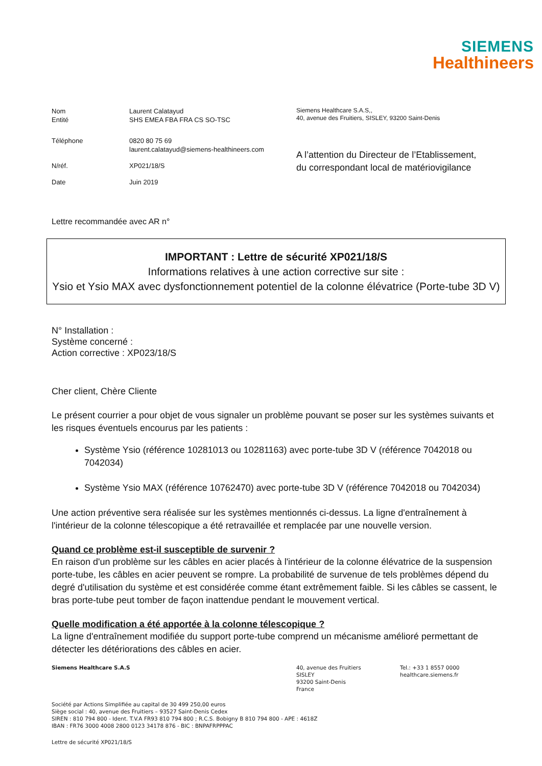SIEMENS
Healthineers
| Nom | Laurent Calatayud |
| Entité | SHS EMEA FBA FRA CS SO-TSC |
| Téléphone | 0820 80 75 69 laurent.calatayud@siemens-healthineers.com |
| N/réf. | XP021/18/S |
| Date | Juin 2019 |
Siemens Healthcare S.A.S,,
40, avenue des Fruitiers, SISLEY, 93200 Saint-Denis
A l’attention du Directeur de l’Etablissement,
du correspondant local de matériovigilance
Lettre recommandée avec AR n°
IMPORTANT : Lettre de sécurité XP021/18/S
Informations relatives à une action corrective sur site :
Ysio et Ysio MAX avec dysfonctionnement potentiel de la colonne élévatrice (Porte-tube 3D V)
N° Installation :
Système concerné :
Action corrective : XP023/18/S
Cher client, Chère Cliente
Le présent courrier a pour objet de vous signaler un problème pouvant se poser sur les systèmes suivants et les risques éventuels encourus par les patients :
Système Ysio (référence 10281013 ou 10281163) avec porte-tube 3D V (référence 7042018 ou 7042034)
Système Ysio MAX (référence 10762470) avec porte-tube 3D V (référence 7042018 ou 7042034)
Une action préventive sera réalisée sur les systèmes mentionnés ci-dessus. La ligne d'entraînement à l'intérieur de la colonne télescopique a été retravaillée et remplacée par une nouvelle version.
Quand ce problème est-il susceptible de survenir ?
En raison d'un problème sur les câbles en acier placés à l'intérieur de la colonne élévatrice de la suspension porte-tube, les câbles en acier peuvent se rompre. La probabilité de survenue de tels problèmes dépend du degré d'utilisation du système et est considérée comme étant extrêmement faible. Si les câbles se cassent, le bras porte-tube peut tomber de façon inattendue pendant le mouvement vertical.
Quelle modification a été apportée à la colonne télescopique ?
La ligne d'entraînement modifiée du support porte-tube comprend un mécanisme amélioré permettant de détecter les détériorations des câbles en acier.
Siemens Healthcare S.A.S 40, avenue des Fruitiers
SISLEY
93200 Saint-Denis
France
Tel.: +33 1 8557 0000
healthcare.siemens.fr
Société par Actions Simplifiée au capital de 30 499 250,00 euros
Siège social : 40, avenue des Fruitiers – 93527 Saint-Denis Cedex
SIREN : 810 794 800 - Ident. T.V.A FR93 810 794 800 ; R.C.S. Bobigny B 810 794 800 - APE : 4618Z
IBAN : FR76 3000 4008 2800 0123 34178 876 - BIC : BNPAFRPPPAC
Lettre de sécurité XP021/18/S